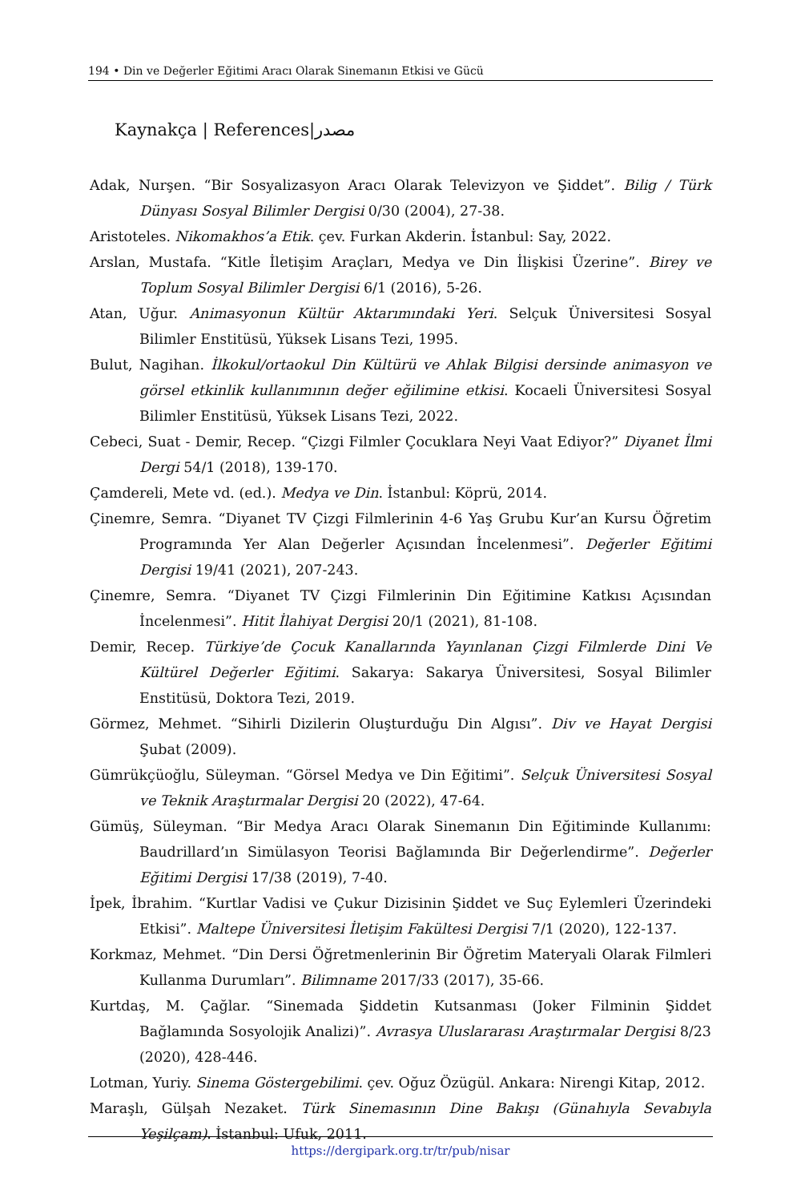194 • Din ve Değerler Eğitimi Aracı Olarak Sinemanın Etkisi ve Gücü
Kaynakça | References|مصدر
Adak, Nurşen. “Bir Sosyalizasyon Aracı Olarak Televizyon ve Şiddet”. Bilig / Türk Dünyası Sosyal Bilimler Dergisi 0/30 (2004), 27-38.
Aristoteles. Nikomakhos’a Etik. çev. Furkan Akderin. İstanbul: Say, 2022.
Arslan, Mustafa. “Kitle İletişim Araçları, Medya ve Din İlişkisi Üzerine”. Birey ve Toplum Sosyal Bilimler Dergisi 6/1 (2016), 5-26.
Atan, Uğur. Animasyonun Kültür Aktarımındaki Yeri. Selçuk Üniversitesi Sosyal Bilimler Enstitüsü, Yüksek Lisans Tezi, 1995.
Bulut, Nagihan. İlkokul/ortaokul Din Kültürü ve Ahlak Bilgisi dersinde animasyon ve görsel etkinlik kullanımının değer eğilimine etkisi. Kocaeli Üniversitesi Sosyal Bilimler Enstitüsü, Yüksek Lisans Tezi, 2022.
Cebeci, Suat - Demir, Recep. “Çizgi Filmler Çocuklara Neyi Vaat Ediyor?” Diyanet İlmi Dergi 54/1 (2018), 139-170.
Çamdereli, Mete vd. (ed.). Medya ve Din. İstanbul: Köprü, 2014.
Çinemre, Semra. “Diyanet TV Çizgi Filmlerinin 4-6 Yaş Grubu Kur’an Kursu Öğretim Programında Yer Alan Değerler Açısından İncelenmesi”. Değerler Eğitimi Dergisi 19/41 (2021), 207-243.
Çinemre, Semra. “Diyanet TV Çizgi Filmlerinin Din Eğitimine Katkısı Açısından İncelenmesi”. Hitit İlahiyat Dergisi 20/1 (2021), 81-108.
Demir, Recep. Türkiye’de Çocuk Kanallarında Yayınlanan Çizgi Filmlerde Dini Ve Kültürel Değerler Eğitimi. Sakarya: Sakarya Üniversitesi, Sosyal Bilimler Enstitüsü, Doktora Tezi, 2019.
Görmez, Mehmet. “Sihirli Dizilerin Oluşturduğu Din Algısı”. Div ve Hayat Dergisi Şubat (2009).
Gümrükçüoğlu, Süleyman. “Görsel Medya ve Din Eğitimi”. Selçuk Üniversitesi Sosyal ve Teknik Araştırmalar Dergisi 20 (2022), 47-64.
Gümüş, Süleyman. “Bir Medya Aracı Olarak Sinemanın Din Eğitiminde Kullanımı: Baudrillard’ın Simülasyon Teorisi Bağlamında Bir Değerlendirme”. Değerler Eğitimi Dergisi 17/38 (2019), 7-40.
İpek, İbrahim. “Kurtlar Vadisi ve Çukur Dizisinin Şiddet ve Suç Eylemleri Üzerindeki Etkisi”. Maltepe Üniversitesi İletişim Fakültesi Dergisi 7/1 (2020), 122-137.
Korkmaz, Mehmet. “Din Dersi Öğretmenlerinin Bir Öğretim Materyali Olarak Filmleri Kullanma Durumları”. Bilimname 2017/33 (2017), 35-66.
Kurtdaş, M. Çağlar. “Sinemada Şiddetin Kutsanması (Joker Filminin Şiddet Bağlamında Sosyolojik Analizi)”. Avrasya Uluslararası Araştırmalar Dergisi 8/23 (2020), 428-446.
Lotman, Yuriy. Sinema Göstergebilimi. çev. Oğuz Özügül. Ankara: Nirengi Kitap, 2012.
Maraşlı, Gülşah Nezaket. Türk Sinemasının Dine Bakışı (Günahıyla Sevabıyla Yeşilçam). İstanbul: Ufuk, 2011.
https://dergipark.org.tr/tr/pub/nisar